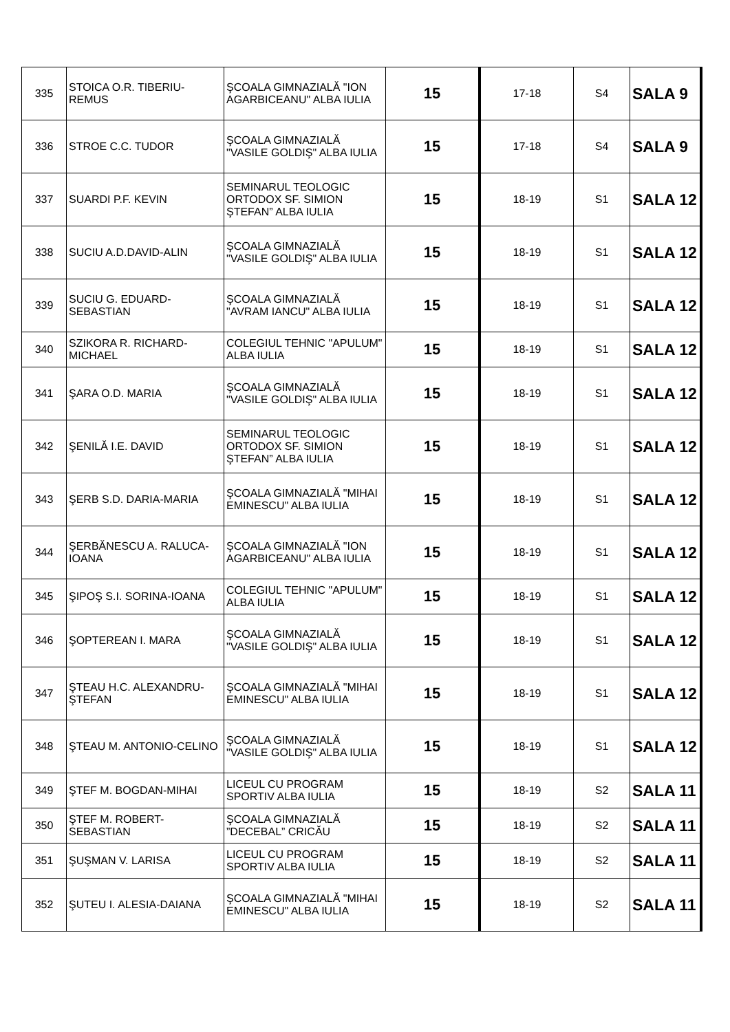| 335 | STOICA O.R. TIBERIU-REMUS | ŞCOALA GIMNAZIALĂ "ION AGARBICEANU" ALBA IULIA | 15 | 17-18 | S4 | SALA 9 |
| 336 | STROE C.C. TUDOR | ŞCOALA GIMNAZIALĂ "VASILE GOLDIŞ" ALBA IULIA | 15 | 17-18 | S4 | SALA 9 |
| 337 | SUARDI P.F. KEVIN | SEMINARUL TEOLOGIC ORTODOX SF. SIMION ŞTEFAN” ALBA IULIA | 15 | 18-19 | S1 | SALA 12 |
| 338 | SUCIU A.D.DAVID-ALIN | ŞCOALA GIMNAZIALĂ "VASILE GOLDIŞ" ALBA IULIA | 15 | 18-19 | S1 | SALA 12 |
| 339 | SUCIU G. EDUARD-SEBASTIAN | ŞCOALA GIMNAZIALĂ "AVRAM IANCU" ALBA IULIA | 15 | 18-19 | S1 | SALA 12 |
| 340 | SZIKORA R. RICHARD-MICHAEL | COLEGIUL TEHNIC "APULUM" ALBA IULIA | 15 | 18-19 | S1 | SALA 12 |
| 341 | ŞARA O.D. MARIA | ŞCOALA GIMNAZIALĂ "VASILE GOLDIŞ" ALBA IULIA | 15 | 18-19 | S1 | SALA 12 |
| 342 | ŞENILĂ I.E. DAVID | SEMINARUL TEOLOGIC ORTODOX SF. SIMION ŞTEFAN” ALBA IULIA | 15 | 18-19 | S1 | SALA 12 |
| 343 | ŞERB S.D. DARIA-MARIA | ŞCOALA GIMNAZIALĂ "MIHAI EMINESCU" ALBA IULIA | 15 | 18-19 | S1 | SALA 12 |
| 344 | ŞERBĂNESCU A. RALUCA-IOANA | ŞCOALA GIMNAZIALĂ "ION AGARBICEANU" ALBA IULIA | 15 | 18-19 | S1 | SALA 12 |
| 345 | ŞIPOŞ S.I. SORINA-IOANA | COLEGIUL TEHNIC "APULUM" ALBA IULIA | 15 | 18-19 | S1 | SALA 12 |
| 346 | ŞOPTEREAN I. MARA | ŞCOALA GIMNAZIALĂ "VASILE GOLDIŞ" ALBA IULIA | 15 | 18-19 | S1 | SALA 12 |
| 347 | ŞTEAU H.C. ALEXANDRU-ŞTEFAN | ŞCOALA GIMNAZIALĂ "MIHAI EMINESCU" ALBA IULIA | 15 | 18-19 | S1 | SALA 12 |
| 348 | ŞTEAU M. ANTONIO-CELINO | ŞCOALA GIMNAZIALĂ "VASILE GOLDIŞ" ALBA IULIA | 15 | 18-19 | S1 | SALA 12 |
| 349 | ŞTEF M. BOGDAN-MIHAI | LICEUL CU PROGRAM SPORTIV ALBA IULIA | 15 | 18-19 | S2 | SALA 11 |
| 350 | ŞTEF M. ROBERT-SEBASTIAN | ŞCOALA GIMNAZIALĂ ”DECEBAL” CRICĂU | 15 | 18-19 | S2 | SALA 11 |
| 351 | ŞUŞMAN V. LARISA | LICEUL CU PROGRAM SPORTIV ALBA IULIA | 15 | 18-19 | S2 | SALA 11 |
| 352 | ŞUTEU I. ALESIA-DAIANA | ŞCOALA GIMNAZIALĂ "MIHAI EMINESCU" ALBA IULIA | 15 | 18-19 | S2 | SALA 11 |